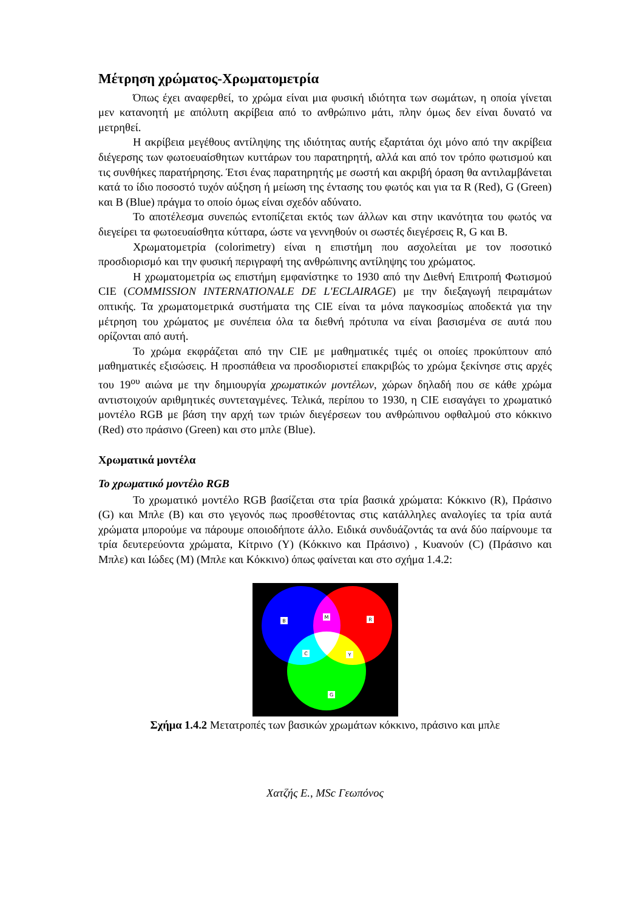Μέτρηση χρώματος-Χρωματομετρία
Όπως έχει αναφερθεί, το χρώμα είναι μια φυσική ιδιότητα των σωμάτων, η οποία γίνεται μεν κατανοητή με απόλυτη ακρίβεια από το ανθρώπινο μάτι, πλην όμως δεν είναι δυνατό να μετρηθεί.
Η ακρίβεια μεγέθους αντίληψης της ιδιότητας αυτής εξαρτάται όχι μόνο από την ακρίβεια διέγερσης των φωτοευαίσθητων κυττάρων του παρατηρητή, αλλά και από τον τρόπο φωτισμού και τις συνθήκες παρατήρησης. Έτσι ένας παρατηρητής με σωστή και ακριβή όραση θα αντιλαμβάνεται κατά το ίδιο ποσοστό τυχόν αύξηση ή μείωση της έντασης του φωτός και για τα R (Red), G (Green) και B (Blue) πράγμα το οποίο όμως είναι σχεδόν αδύνατο.
Το αποτέλεσμα συνεπώς εντοπίζεται εκτός των άλλων και στην ικανότητα του φωτός να διεγείρει τα φωτοευαίσθητα κύτταρα, ώστε να γεννηθούν οι σωστές διεγέρσεις R, G και B.
Χρωματομετρία (colorimetry) είναι η επιστήμη που ασχολείται με τον ποσοτικό προσδιορισμό και την φυσική περιγραφή της ανθρώπινης αντίληψης του χρώματος.
Η χρωματομετρία ως επιστήμη εμφανίστηκε το 1930 από την Διεθνή Επιτροπή Φωτισμού CIE (COMMISSION INTERNATIONALE DE L'ECLAIRAGE) με την διεξαγωγή πειραμάτων οπτικής. Τα χρωματομετρικά συστήματα της CIE είναι τα μόνα παγκοσμίως αποδεκτά για την μέτρηση του χρώματος με συνέπεια όλα τα διεθνή πρότυπα να είναι βασισμένα σε αυτά που ορίζονται από αυτή.
Το χρώμα εκφράζεται από την CIE με μαθηματικές τιμές οι οποίες προκύπτουν από μαθηματικές εξισώσεις. Η προσπάθεια να προσδιοριστεί επακριβώς το χρώμα ξεκίνησε στις αρχές του 19<sup>ου</sup> αιώνα με την δημιουργία χρωματικών μοντέλων, χώρων δηλαδή που σε κάθε χρώμα αντιστοιχούν αριθμητικές συντεταγμένες. Τελικά, περίπου το 1930, η CIE εισαγάγει το χρωματικό μοντέλο RGB με βάση την αρχή των τριών διεγέρσεων του ανθρώπινου οφθαλμού στο κόκκινο (Red) στο πράσινο (Green) και στο μπλε (Blue).
Χρωματικά μοντέλα
Το χρωματικό μοντέλο RGB
Το χρωματικό μοντέλο RGB βασίζεται στα τρία βασικά χρώματα: Κόκκινο (R), Πράσινο (G) και Μπλε (B) και στο γεγονός πως προσθέτοντας στις κατάλληλες αναλογίες τα τρία αυτά χρώματα μπορούμε να πάρουμε οποιοδήποτε άλλο. Ειδικά συνδυάζοντάς τα ανά δύο παίρνουμε τα τρία δευτερεύοντα χρώματα, Κίτρινο (Y) (Κόκκινο και Πράσινο) , Κυανούν (C) (Πράσινο και Μπλε) και Ιώδες (M) (Μπλε και Κόκκινο) όπως φαίνεται και στο σχήμα 1.4.2:
B
M
R
C
Y
G
Σχήμα 1.4.2 Μετατροπές των βασικών χρωμάτων κόκκινο, πράσινο και μπλε
Χατζής Ε., MSc Γεωπόνος